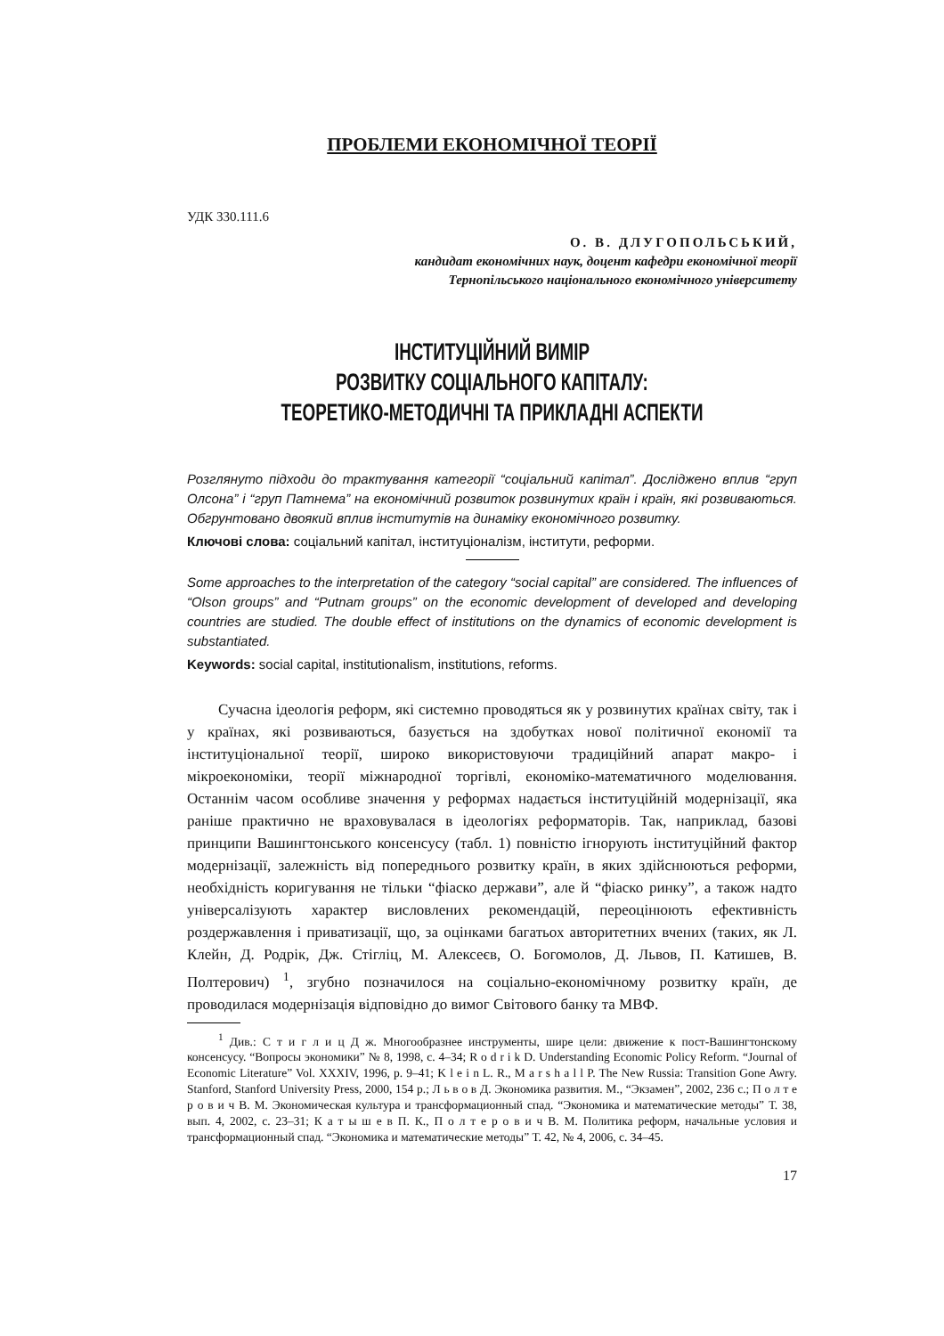ПРОБЛЕМИ ЕКОНОМІЧНОЇ ТЕОРІЇ
УДК 330.111.6
О. В. ДЛУГОПОЛЬСЬКИЙ,
кандидат економічних наук, доцент кафедри економічної теорії
Тернопільського національного економічного університету
ІНСТИТУЦІЙНИЙ ВИМІР
РОЗВИТКУ СОЦІАЛЬНОГО КАПІТАЛУ:
ТЕОРЕТИКО-МЕТОДИЧНІ ТА ПРИКЛАДНІ АСПЕКТИ
Розглянуто підходи до трактування категорії “соціальний капітал”. Досліджено вплив “груп Олсона” і “груп Патнема” на економічний розвиток розвинутих країн і країн, які розвиваються. Обгрунтовано двоякий вплив інститутів на динаміку економічного розвитку.
Ключові слова: соціальний капітал, інституціоналізм, інститути, реформи.
Some approaches to the interpretation of the category “social capital” are considered. The influences of “Olson groups” and “Putnam groups” on the economic development of developed and developing countries are studied. The double effect of institutions on the dynamics of economic development is substantiated.
Keywords: social capital, institutionalism, institutions, reforms.
Сучасна ідеологія реформ, які системно проводяться як у розвинутих країнах світу, так і у країнах, які розвиваються, базується на здобутках нової політичної економії та інституціональної теорії, широко використовуючи традиційний апарат макро- і мікроекономіки, теорії міжнародної торгівлі, економіко-математичного моделювання. Останнім часом особливе значення у реформах надається інституційній модернізації, яка раніше практично не враховувалася в ідеологіях реформаторів. Так, наприклад, базові принципи Вашингтонського консенсусу (табл. 1) повністю ігнорують інституційний фактор модернізації, залежність від попереднього розвитку країн, в яких здійснюються реформи, необхідність коригування не тільки “фіаско держави”, але й “фіаско ринку”, а також надто універсалізують характер висловлених рекомендацій, переоцінюють ефективність роздержавлення і приватизації, що, за оцінками багатьох авторитетних вчених (таких, як Л. Клейн, Д. Родрік, Дж. Стігліц, М. Алексеєв, О. Богомолов, Д. Львов, П. Катишев, В. Полтерович) <sup>1</sup>, згубно позначилося на соціально-економічному розвитку країн, де проводилася модернізація відповідно до вимог Світового банку та МВФ.
<sup>1</sup> Див.: С т и г л и ц Д ж. Многообразнее инструменты, шире цели: движение к пост-Вашингтонскому консенсусу. “Вопросы экономики” № 8, 1998, с. 4–34; R o d r i k D. Understanding Economic Policy Reform. “Journal of Economic Literature” Vol. XXXIV, 1996, p. 9–41; K l e i n L. R., M a r s h a l l P. The New Russia: Transition Gone Awry. Stanford, Stanford University Press, 2000, 154 p.; Л ь в о в Д. Экономика развития. М., “Экзамен”, 2002, 236 с.; П о л т е р о в и ч В. М. Экономическая культура и трансформационный спад. “Экономика и математические методы” Т. 38, вып. 4, 2002, с. 23–31; К а т ы ш е в П. К., П о л т е р о в и ч В. М. Политика реформ, начальные условия и трансформационный спад. “Экономика и математические методы” Т. 42, № 4, 2006, с. 34–45.
17